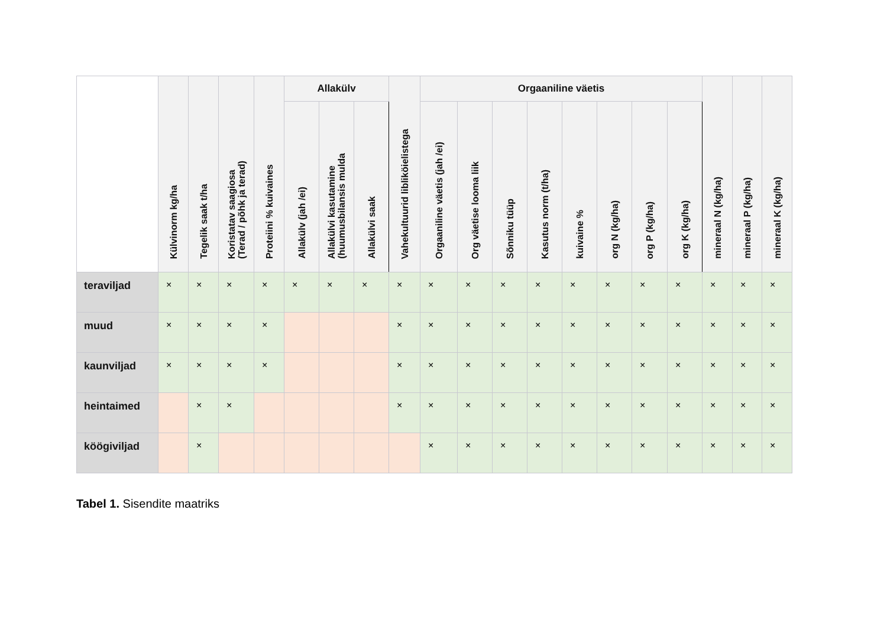| | Külvinorm kg/ha | Tegelik saak t/ha | Koristatav saagiosa (Terad / põhk ja terad) | Proteiini % kuivaines | Allakülv | | | Vahekultuurid libliköielistega | Orgaaniline väetis | | | | | | | | mineraal N (kg/ha) | mineraal P (kg/ha) | mineraal K (kg/ha) |
| --- | --- | --- | --- | --- | --- | --- | --- | --- | --- | --- | --- | --- | --- | --- | --- | --- | --- | --- | --- |
| | | | | | Allakülv (jah /ei) | Allakülvi kasutamine (huumusbilansis mulda | Allakülvi saak | | Orgaaniline väetis (jah /ei) | Org väetise looma liik | Sõnniku tüüp | Kasutus norm (t/ha) | kuivaine % | org N (kg/ha) | org P (kg/ha) | org K (kg/ha) | | | |
| teraviljad | × | × | × | × | × | × | × | × | × | × | × | × | × | × | × | × | × | × | × |
| muud | × | × | × | × | | | | × | × | × | × | × | × | × | × | × | × | × | × |
| kaunviljad | × | × | × | × | | | | × | × | × | × | × | × | × | × | × | × | × | × |
| heintaimed | | × | × | | | | | × | × | × | × | × | × | × | × | × | × | × | × |
| köögiviljad | | × | | | | | | | × | × | × | × | × | × | × | × | × | × | × |
Tabel 1. Sisendite maatriks